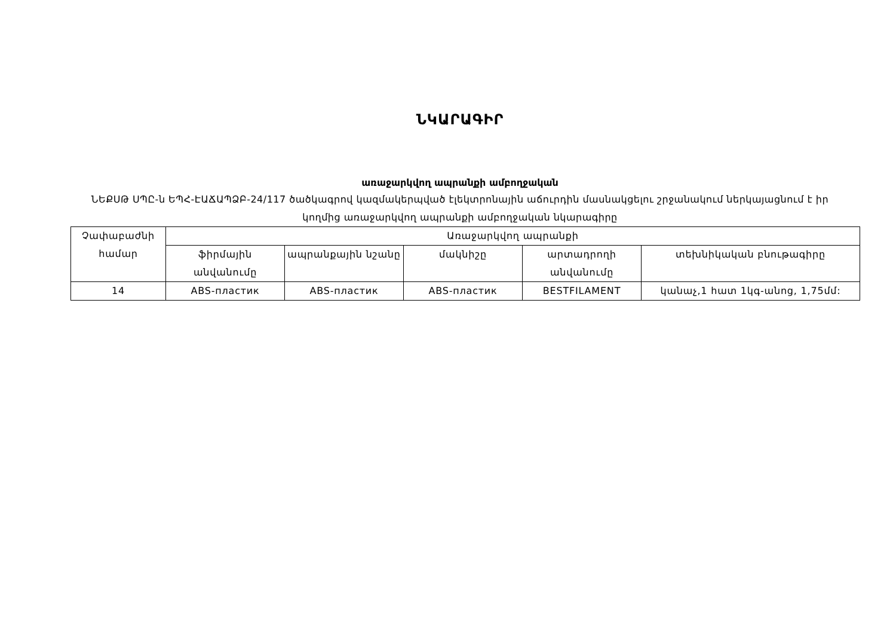ՆԿԱՐԱԳԻՐ
առաջարկվող ապրանքի ամբողջական
ՆԵՔՍԹ ՍՊԸ-ն ԵՊՀ-ԷԱՃԱՊՁԲ-24/117 ծածկագրով կազմակերպված էլեկտրոնային աճուրդին մասնակցելու շրջանակում ներկայացնում է իր կողմից առաջարկվող ապրանքի ամբողջական նկարագիրը
| Չափաբաժնի համար | Առաջարկվող ապրանքի | | | | |
| | ֆիրմային անվանումը | ապրանքային նշանը | մակնիշը | արտադրողի անվանումը | տեխնիկական բնութագիրը |
| 14 | ABS-пластик | ABS-пластик | ABS-пластик | BESTFILAMENT | կանաչ,1 հատ 1կգ-անոց, 1,75մմ: |